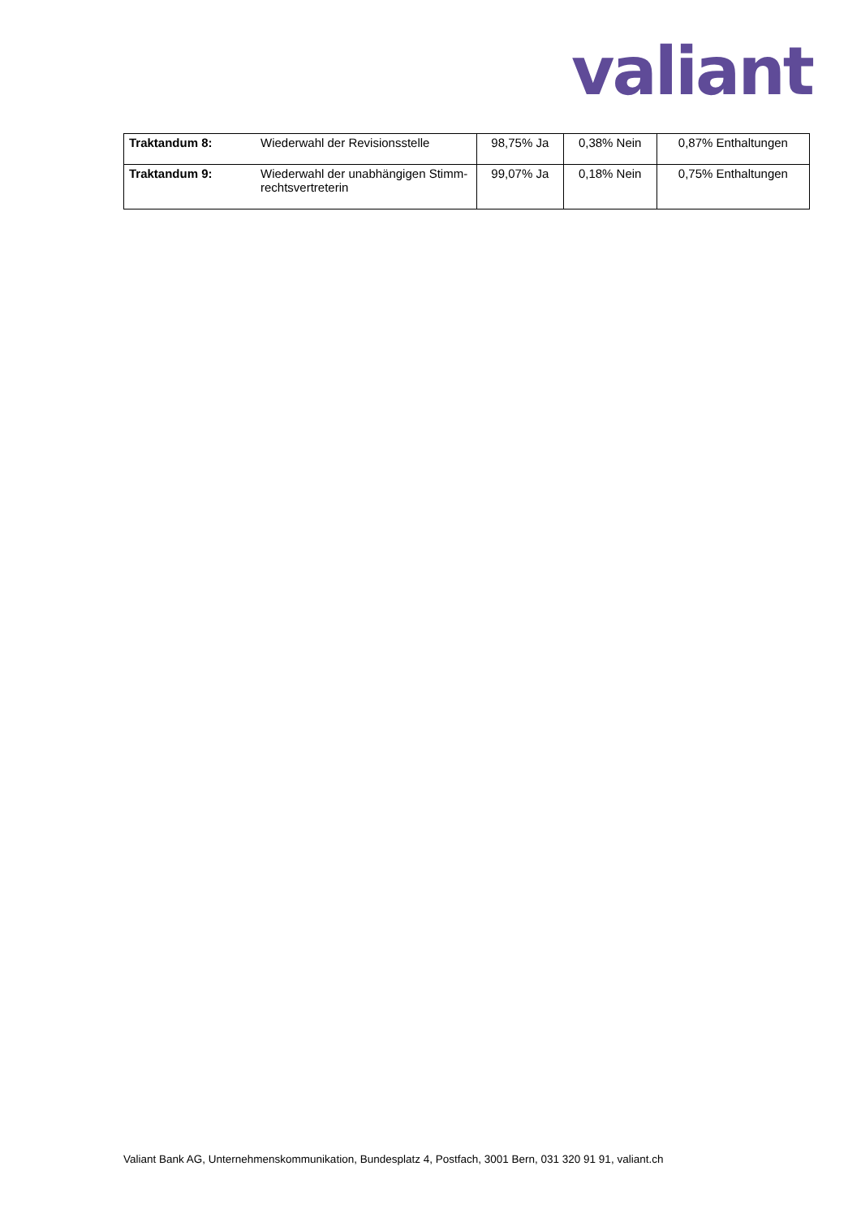valiant
| Traktandum 8: | Wiederwahl der Revisionsstelle | 98,75% Ja | 0,38% Nein | 0,87% Enthaltungen |
| Traktandum 9: | Wiederwahl der unabhängigen Stimm-rechtsvertreterin | 99,07% Ja | 0,18% Nein | 0,75% Enthaltungen |
Valiant Bank AG, Unternehmenskommunikation, Bundesplatz 4, Postfach, 3001 Bern, 031 320 91 91, valiant.ch